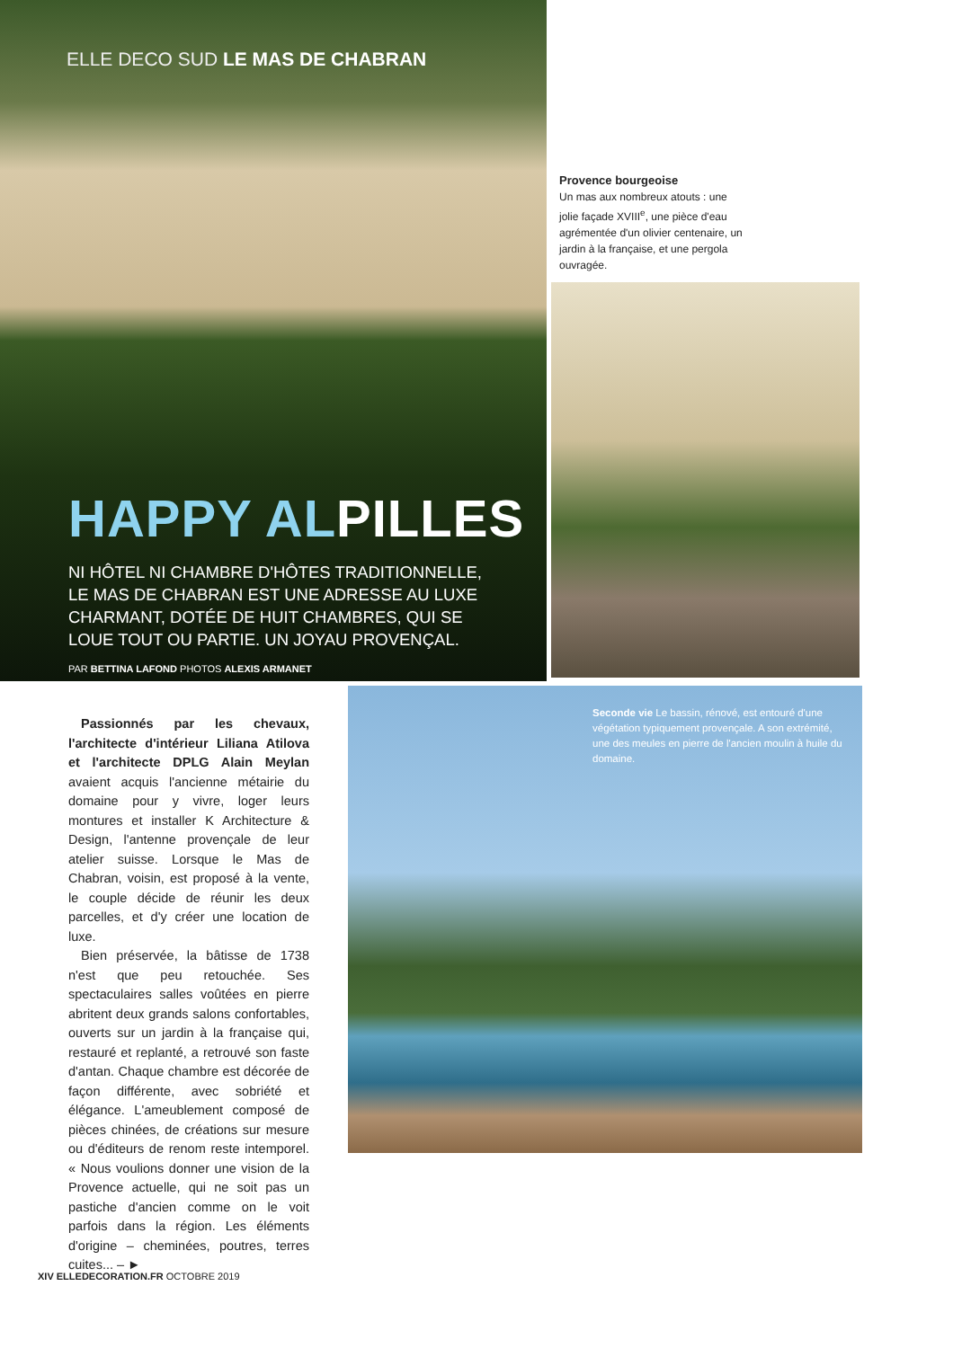ELLE DECO SUD LE MAS DE CHABRAN
HAPPY ALPILLES
NI HÔTEL NI CHAMBRE D'HÔTES TRADITIONNELLE, LE MAS DE CHABRAN EST UNE ADRESSE AU LUXE CHARMANT, DOTÉE DE HUIT CHAMBRES, QUI SE LOUE TOUT OU PARTIE. UN JOYAU PROVENÇAL.
PAR BETTINA LAFOND PHOTOS ALEXIS ARMANET
Provence bourgeoise
Un mas aux nombreux atouts : une jolie façade XVIII<sup>e</sup>, une pièce d'eau agrémentée d'un olivier centenaire, un jardin à la française, et une pergola ouvragée.
Seconde vie Le bassin, rénové, est entouré d'une végétation typiquement provençale. A son extrémité, une des meules en pierre de l'ancien moulin à huile du domaine.
Passionnés par les chevaux, l'architecte d'intérieur Liliana Atilova et l'architecte DPLG Alain Meylan avaient acquis l'ancienne métairie du domaine pour y vivre, loger leurs montures et installer K Architecture & Design, l'antenne provençale de leur atelier suisse. Lorsque le Mas de Chabran, voisin, est proposé à la vente, le couple décide de réunir les deux parcelles, et d'y créer une location de luxe.
Bien préservée, la bâtisse de 1738 n'est que peu retouchée. Ses spectaculaires salles voûtées en pierre abritent deux grands salons confortables, ouverts sur un jardin à la française qui, restauré et replanté, a retrouvé son faste d'antan. Chaque chambre est décorée de façon différente, avec sobriété et élégance. L'ameublement composé de pièces chinées, de créations sur mesure ou d'éditeurs de renom reste intemporel. « Nous voulions donner une vision de la Provence actuelle, qui ne soit pas un pastiche d'ancien comme on le voit parfois dans la région. Les éléments d'origine – cheminées, poutres, terres cuites... – ►
XIV ELLEDECORATION.FR OCTOBRE 2019